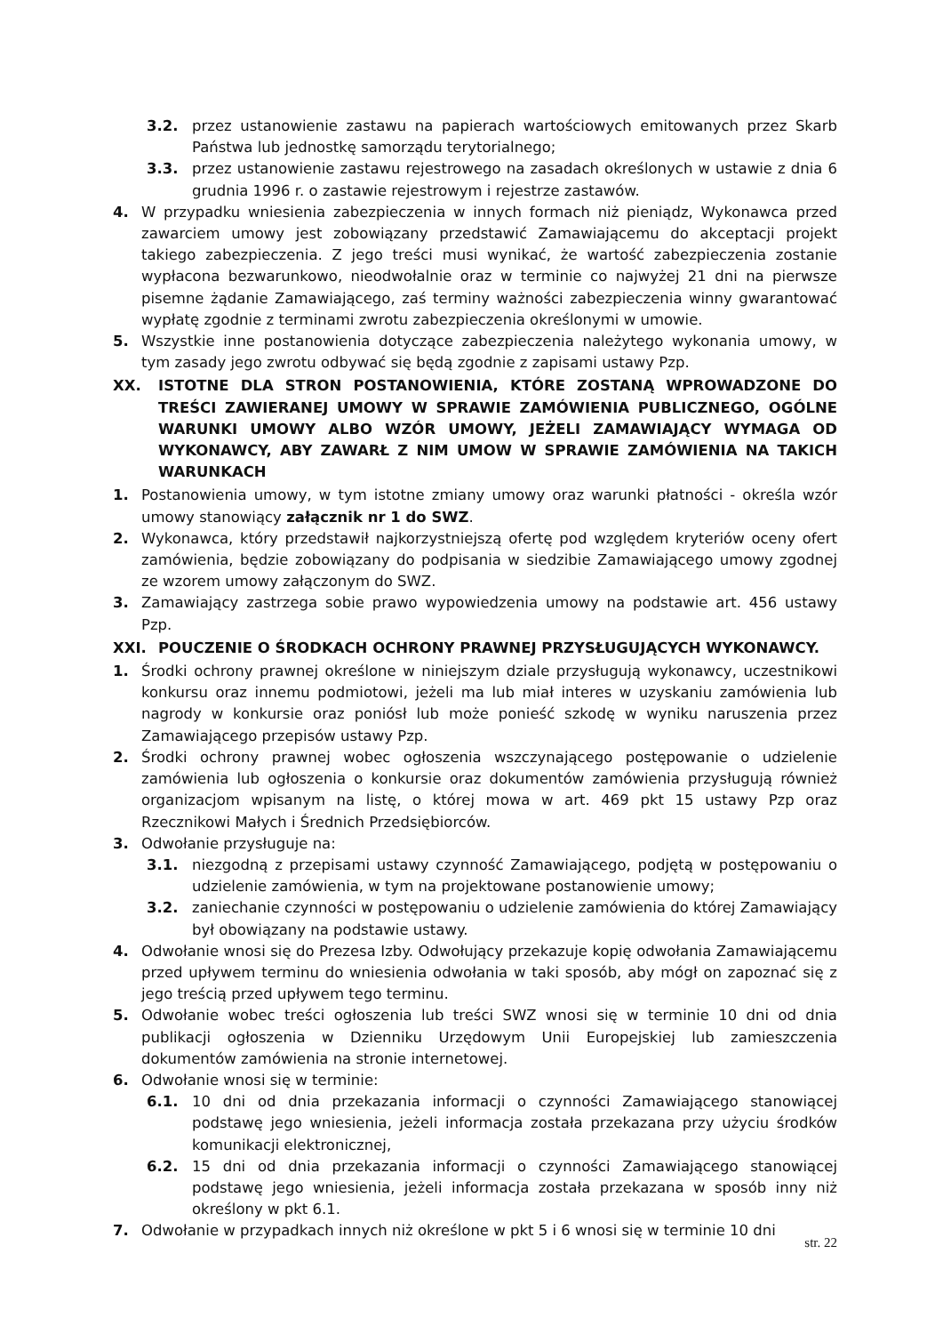3.2. przez ustanowienie zastawu na papierach wartościowych emitowanych przez Skarb Państwa lub jednostkę samorządu terytorialnego;
3.3. przez ustanowienie zastawu rejestrowego na zasadach określonych w ustawie z dnia 6 grudnia 1996 r. o zastawie rejestrowym i rejestrze zastawów.
4. W przypadku wniesienia zabezpieczenia w innych formach niż pieniądz, Wykonawca przed zawarciem umowy jest zobowiązany przedstawić Zamawiającemu do akceptacji projekt takiego zabezpieczenia. Z jego treści musi wynikać, że wartość zabezpieczenia zostanie wypłacona bezwarunkowo, nieodwołalnie oraz w terminie co najwyżej 21 dni na pierwsze pisemne żądanie Zamawiającego, zaś terminy ważności zabezpieczenia winny gwarantować wypłatę zgodnie z terminami zwrotu zabezpieczenia określonymi w umowie.
5. Wszystkie inne postanowienia dotyczące zabezpieczenia należytego wykonania umowy, w tym zasady jego zwrotu odbywać się będą zgodnie z zapisami ustawy Pzp.
XX. ISTOTNE DLA STRON POSTANOWIENIA, KTÓRE ZOSTANĄ WPROWADZONE DO TREŚCI ZAWIERANEJ UMOWY W SPRAWIE ZAMÓWIENIA PUBLICZNEGO, OGÓLNE WARUNKI UMOWY ALBO WZÓR UMOWY, JEŻELI ZAMAWIAJĄCY WYMAGA OD WYKONAWCY, ABY ZAWARŁ Z NIM UMOW W SPRAWIE ZAMÓWIENIA NA TAKICH WARUNKACH
1. Postanowienia umowy, w tym istotne zmiany umowy oraz warunki płatności - określa wzór umowy stanowiący załącznik nr 1 do SWZ.
2. Wykonawca, który przedstawił najkorzystniejszą ofertę pod względem kryteriów oceny ofert zamówienia, będzie zobowiązany do podpisania w siedzibie Zamawiającego umowy zgodnej ze wzorem umowy załączonym do SWZ.
3. Zamawiający zastrzega sobie prawo wypowiedzenia umowy na podstawie art. 456 ustawy Pzp.
XXI. POUCZENIE O ŚRODKACH OCHRONY PRAWNEJ PRZYSŁUGUJĄCYCH WYKONAWCY.
1. Środki ochrony prawnej określone w niniejszym dziale przysługują wykonawcy, uczestnikowi konkursu oraz innemu podmiotowi, jeżeli ma lub miał interes w uzyskaniu zamówienia lub nagrody w konkursie oraz poniósł lub może ponieść szkodę w wyniku naruszenia przez Zamawiającego przepisów ustawy Pzp.
2. Środki ochrony prawnej wobec ogłoszenia wszczynającego postępowanie o udzielenie zamówienia lub ogłoszenia o konkursie oraz dokumentów zamówienia przysługują również organizacjom wpisanym na listę, o której mowa w art. 469 pkt 15 ustawy Pzp oraz Rzecznikowi Małych i Średnich Przedsiębiorców.
3. Odwołanie przysługuje na:
3.1. niezgodną z przepisami ustawy czynność Zamawiającego, podjętą w postępowaniu o udzielenie zamówienia, w tym na projektowane postanowienie umowy;
3.2. zaniechanie czynności w postępowaniu o udzielenie zamówienia do której Zamawiający był obowiązany na podstawie ustawy.
4. Odwołanie wnosi się do Prezesa Izby. Odwołujący przekazuje kopię odwołania Zamawiającemu przed upływem terminu do wniesienia odwołania w taki sposób, aby mógł on zapoznać się z jego treścią przed upływem tego terminu.
5. Odwołanie wobec treści ogłoszenia lub treści SWZ wnosi się w terminie 10 dni od dnia publikacji ogłoszenia w Dzienniku Urzędowym Unii Europejskiej lub zamieszczenia dokumentów zamówienia na stronie internetowej.
6. Odwołanie wnosi się w terminie:
6.1. 10 dni od dnia przekazania informacji o czynności Zamawiającego stanowiącej podstawę jego wniesienia, jeżeli informacja została przekazana przy użyciu środków komunikacji elektronicznej,
6.2. 15 dni od dnia przekazania informacji o czynności Zamawiającego stanowiącej podstawę jego wniesienia, jeżeli informacja została przekazana w sposób inny niż określony w pkt 6.1.
7. Odwołanie w przypadkach innych niż określone w pkt 5 i 6 wnosi się w terminie 10 dni
str. 22